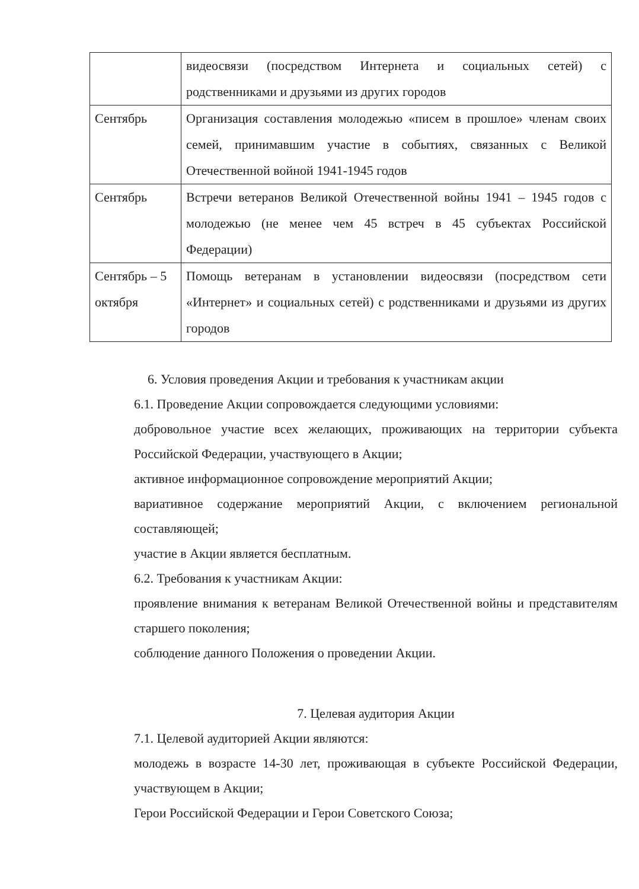| | видеосвязи (посредством Интернета и социальных сетей) с родственниками и друзьями из других городов |
| Сентябрь | Организация составления молодежью «писем в прошлое» членам своих семей, принимавшим участие в событиях, связанных с Великой Отечественной войной 1941-1945 годов |
| Сентябрь | Встречи ветеранов Великой Отечественной войны 1941 – 1945 годов с молодежью (не менее чем 45 встреч в 45 субъектах Российской Федерации) |
| Сентябрь – 5 октября | Помощь ветеранам в установлении видеосвязи (посредством сети «Интернет» и социальных сетей) с родственниками и друзьями из других городов |
6. Условия проведения Акции и требования к участникам акции
6.1. Проведение Акции сопровождается следующими условиями:
добровольное участие всех желающих, проживающих на территории субъекта Российской Федерации, участвующего в Акции;
активное информационное сопровождение мероприятий Акции;
вариативное содержание мероприятий Акции, с включением региональной составляющей;
участие в Акции является бесплатным.
6.2. Требования к участникам Акции:
проявление внимания к ветеранам Великой Отечественной войны и представителям старшего поколения;
соблюдение данного Положения о проведении Акции.
7. Целевая аудитория Акции
7.1. Целевой аудиторией Акции являются:
молодежь в возрасте 14-30 лет, проживающая в субъекте Российской Федерации, участвующем в Акции;
Герои Российской Федерации и Герои Советского Союза;